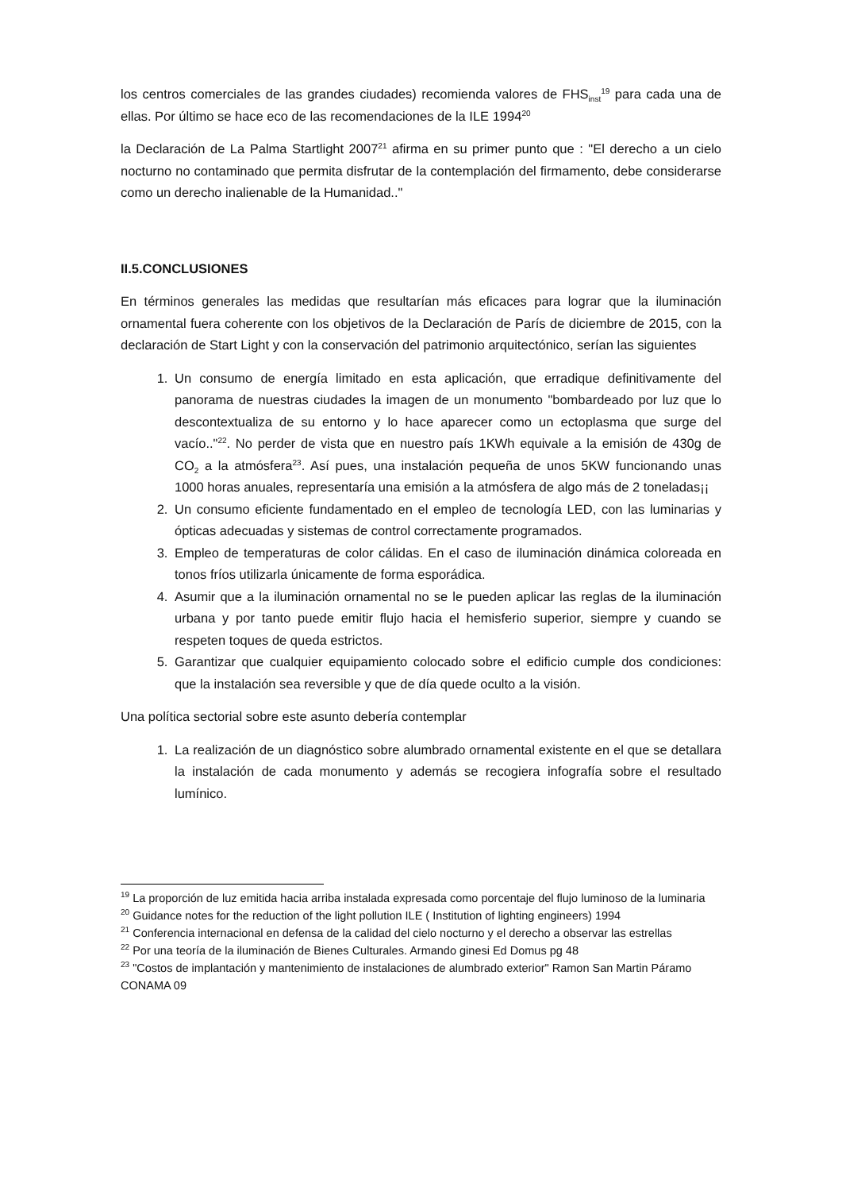los centros comerciales de las grandes ciudades) recomienda valores de FHS<sub>inst</sub><sup>19</sup> para cada una de ellas. Por último se hace eco de las recomendaciones de la ILE 1994<sup>20</sup>
la Declaración de La Palma Startlight 2007<sup>21</sup> afirma en su primer punto que : "El derecho a un cielo nocturno no contaminado que permita disfrutar de la contemplación del firmamento, debe considerarse como un derecho inalienable de la Humanidad.."
II.5.CONCLUSIONES
En términos generales las medidas que resultarían más eficaces para lograr que la iluminación ornamental fuera coherente con los objetivos de la Declaración de París de diciembre de 2015, con la declaración de Start Light y con la conservación del patrimonio arquitectónico, serían las siguientes
1. Un consumo de energía limitado en esta aplicación, que erradique definitivamente del panorama de nuestras ciudades la imagen de un monumento "bombardeado por luz que lo descontextualiza de su entorno y lo hace aparecer como un ectoplasma que surge del vacío.."<sup>22</sup>. No perder de vista que en nuestro país 1KWh equivale a la emisión de 430g de CO<sub>2</sub> a la atmósfera<sup>23</sup>. Así pues, una instalación pequeña de unos 5KW funcionando unas 1000 horas anuales, representaría una emisión a la atmósfera de algo más de 2 toneladas¡¡
2. Un consumo eficiente fundamentado en el empleo de tecnología LED, con las luminarias y ópticas adecuadas y sistemas de control correctamente programados.
3. Empleo de temperaturas de color cálidas. En el caso de iluminación dinámica coloreada en tonos fríos utilizarla únicamente de forma esporádica.
4. Asumir que a la iluminación ornamental no se le pueden aplicar las reglas de la iluminación urbana y por tanto puede emitir flujo hacia el hemisferio superior, siempre y cuando se respeten toques de queda estrictos.
5. Garantizar que cualquier equipamiento colocado sobre el edificio cumple dos condiciones: que la instalación sea reversible y que de día quede oculto a la visión.
Una política sectorial sobre este asunto debería contemplar
1. La realización de un diagnóstico sobre alumbrado ornamental existente en el que se detallara la instalación de cada monumento y además se recogiera infografía sobre el resultado lumínico.
<sup>19</sup> La proporción de luz emitida hacia arriba instalada expresada como porcentaje del flujo luminoso de la luminaria
<sup>20</sup> Guidance notes for the reduction of the light pollution ILE ( Institution of lighting engineers) 1994
<sup>21</sup> Conferencia internacional en defensa de la calidad del cielo nocturno y el derecho a observar las estrellas
<sup>22</sup> Por una teoría de la iluminación de Bienes Culturales. Armando ginesi Ed Domus pg 48
<sup>23</sup> "Costos de implantación y mantenimiento de instalaciones de alumbrado exterior" Ramon San Martin Páramo CONAMA 09